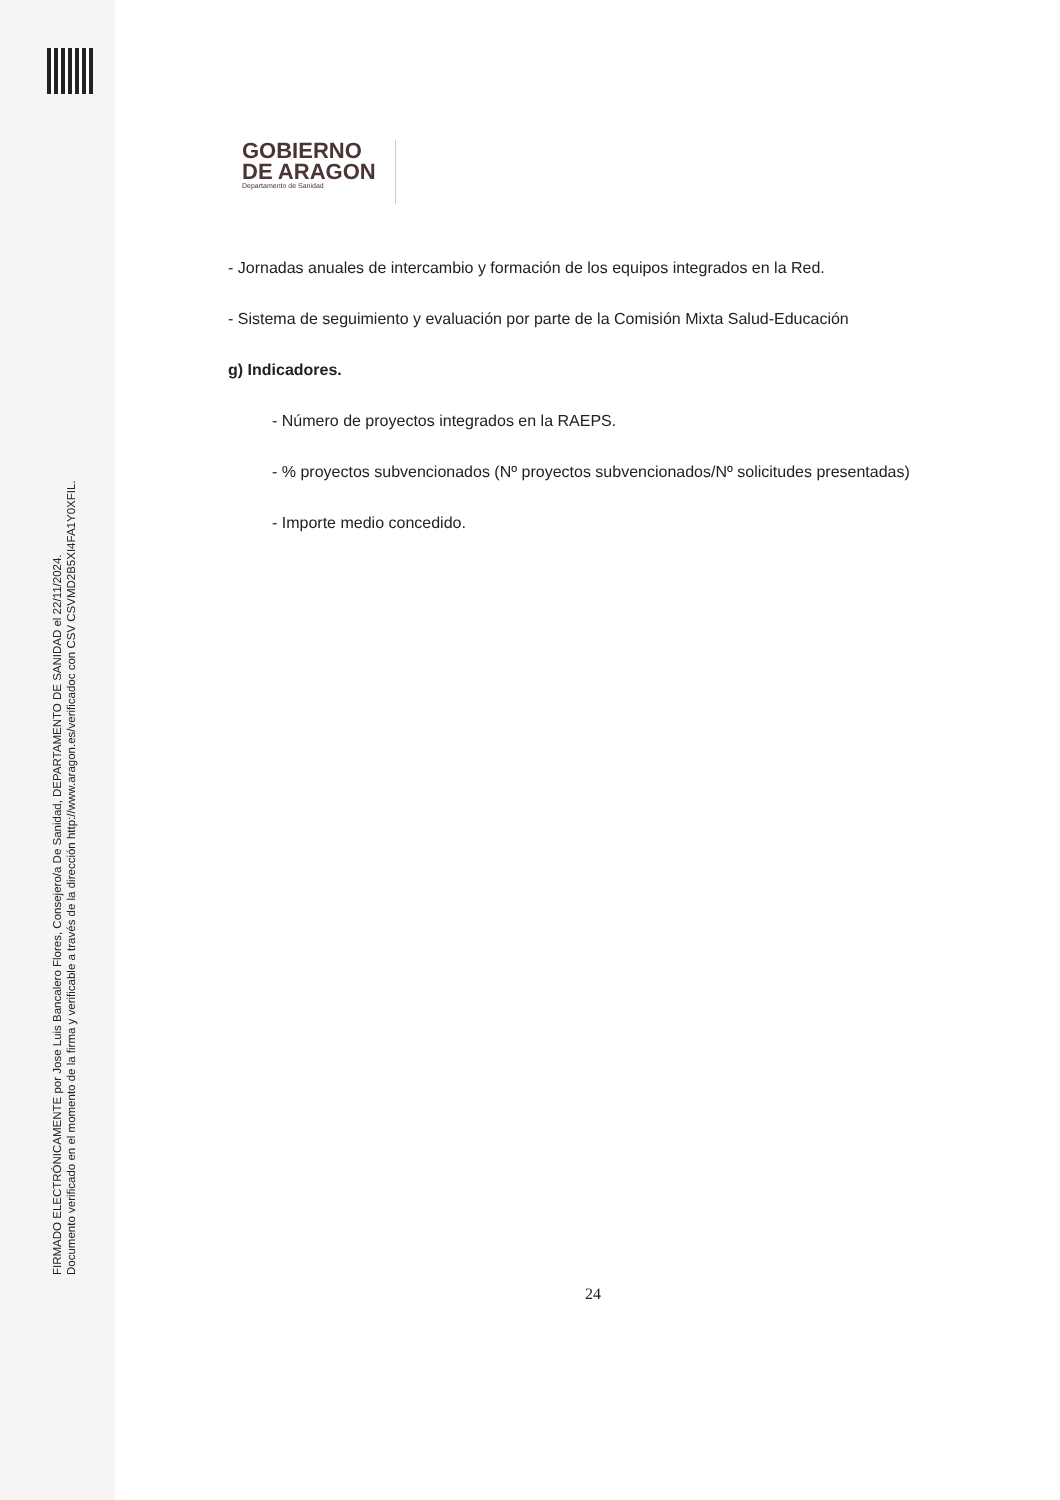FIRMADO ELECTRÓNICAMENTE por Jose Luis Bancalero Flores, Consejero/a De Sanidad, DEPARTAMENTO DE SANIDAD el 22/11/2024.
Documento verificado en el momento de la firma y verificable a través de la dirección http://www.aragon.es/verificadoc con CSV CSVMD2B5XI4FA1Y0XFIL.
GOBIERNO
DE ARAGON
Departamento de Sanidad
- Jornadas anuales de intercambio y formación de los equipos integrados en la Red.
- Sistema de seguimiento y evaluación por parte de la Comisión Mixta Salud-Educación
g) Indicadores.
- Número de proyectos integrados en la RAEPS.
- % proyectos subvencionados (Nº proyectos subvencionados/Nº solicitudes presentadas)
- Importe medio concedido.
24